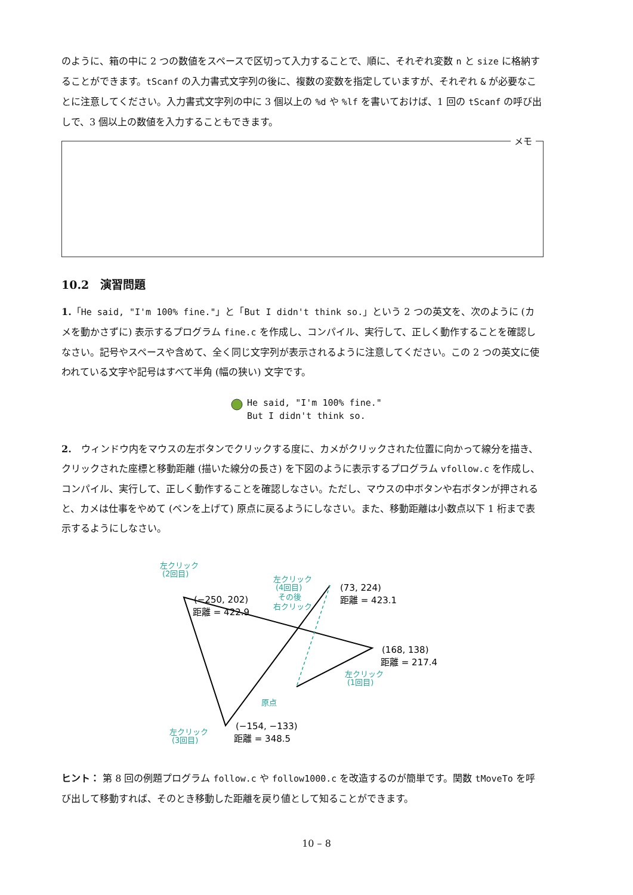のように、箱の中に 2 つの数値をスペースで区切って入力することで、順に、それぞれ変数 n と size に格納することができます。tScanf の入力書式文字列の後に、複数の変数を指定していますが、それぞれ & が必要なことに注意してください。入力書式文字列の中に 3 個以上の %d や %lf を書いておけば、1 回の tScanf の呼び出しで、3 個以上の数値を入力することもできます。
メモ
10.2　演習問題
1.「He said, "I'm 100% fine."」と「But I didn't think so.」という 2 つの英文を、次のように (カメを動かさずに) 表示するプログラム fine.c を作成し、コンパイル、実行して、正しく動作することを確認しなさい。記号やスペースや含めて、全く同じ文字列が表示されるように注意してください。この 2 つの英文に使われている文字や記号はすべて半角 (幅の狭い) 文字です。
He said, "I'm 100% fine."
But I didn't think so.
2.　ウィンドウ内をマウスの左ボタンでクリックする度に、カメがクリックされた位置に向かって線分を描き、クリックされた座標と移動距離 (描いた線分の長さ) を下図のように表示するプログラム vfollow.c を作成し、コンパイル、実行して、正しく動作することを確認しなさい。ただし、マウスの中ボタンや右ボタンが押されると、カメは仕事をやめて (ペンを上げて) 原点に戻るようにしなさい。また、移動距離は小数点以下 1 桁まで表示するようにしなさい。
(73, 224)
距離 = 423.1
(−250, 202)
距離 = 422.9
(168, 138)
距離 = 217.4
(−154, −133)
距離 = 348.5
左クリック
(2回目)
左クリック
(4回目)
その後
右クリック
左クリック
(1回目)
原点
左クリック
(3回目)
ヒント： 第 8 回の例題プログラム follow.c や follow1000.c を改造するのが簡単です。関数 tMoveTo を呼び出して移動すれば、そのとき移動した距離を戻り値として知ることができます。
10 – 8